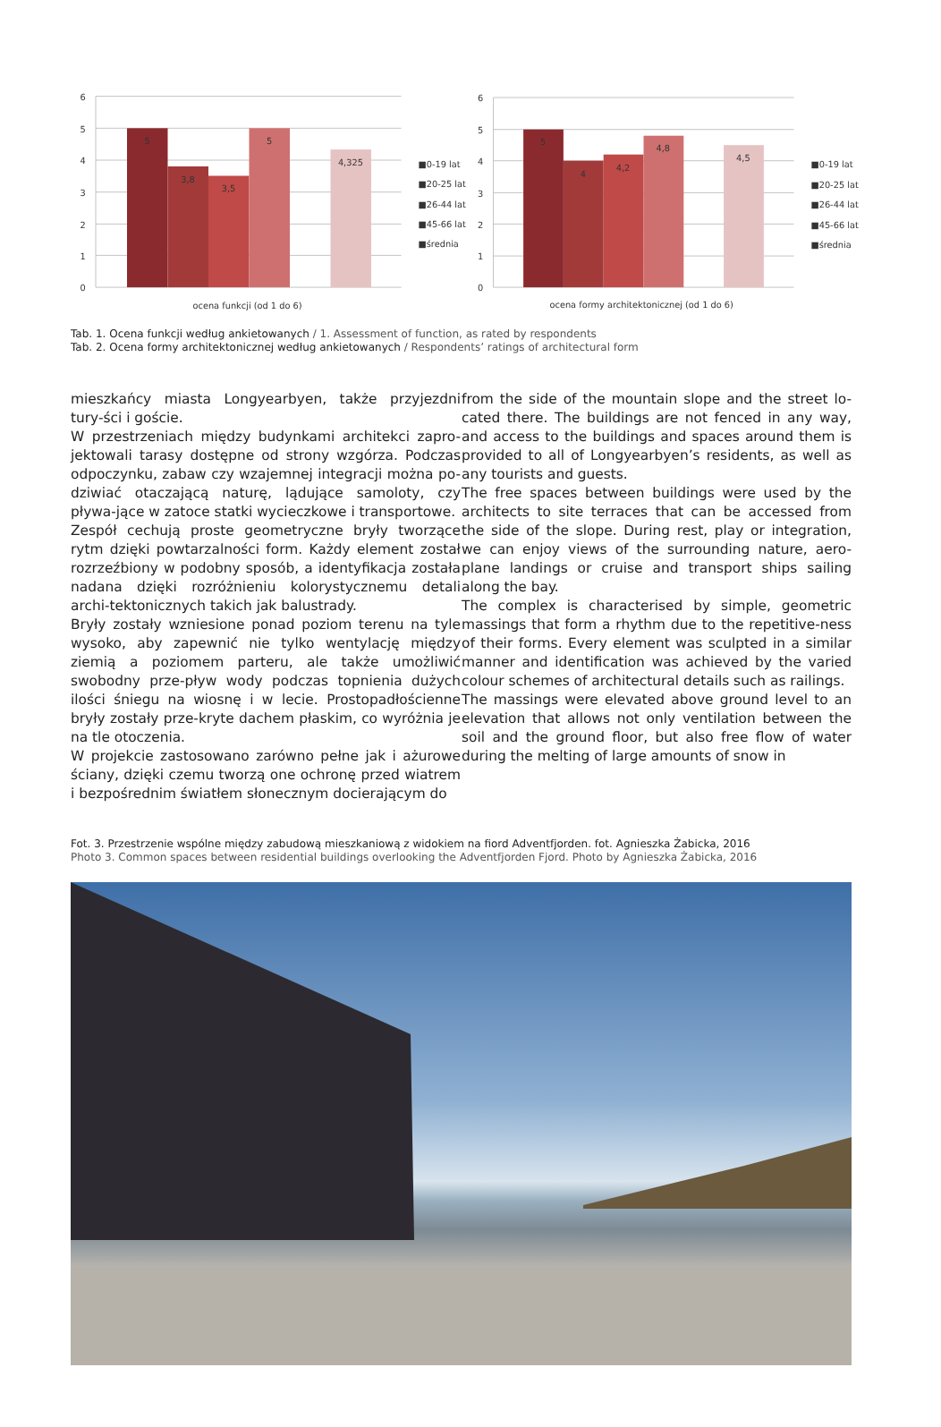6
5
4
3
2
1
0
5
3,8
3,5
5
4,325
ocena funkcji (od 1 do 6)
■0-19 lat
■20-25 lat
■26-44 lat
■45-66 lat
■średnia
6
5
4
3
2
1
0
5
4
4,2
4,8
4,5
ocena formy architektonicznej (od 1 do 6)
■0-19 lat
■20-25 lat
■26-44 lat
■45-66 lat
■średnia
Tab. 1. Ocena funkcji według ankietowanych / 1. Assessment of function, as rated by respondents
Tab. 2. Ocena formy architektonicznej według ankietowanych / Respondents’ ratings of architectural form
mieszkańcy miasta Longyearbyen, także przyjezdni tury-ści i goście.
W przestrzeniach między budynkami architekci zapro-jektowali tarasy dostępne od strony wzgórza. Podczas odpoczynku, zabaw czy wzajemnej integracji można po-dziwiać otaczającą naturę, lądujące samoloty, czy pływa-jące w zatoce statki wycieczkowe i transportowe.
Zespół cechują proste geometryczne bryły tworzące rytm dzięki powtarzalności form. Każdy element został rozrzeźbiony w podobny sposób, a identyfikacja została nadana dzięki rozróżnieniu kolorystycznemu detali archi-tektonicznych takich jak balustrady.
Bryły zostały wzniesione ponad poziom terenu na tyle wysoko, aby zapewnić nie tylko wentylację między ziemią a poziomem parteru, ale także umożliwić swobodny prze-pływ wody podczas topnienia dużych ilości śniegu na wiosnę i w lecie. Prostopadłościenne bryły zostały prze-kryte dachem płaskim, co wyróżnia je na tle otoczenia.
W projekcie zastosowano zarówno pełne jak i ażurowe ściany, dzięki czemu tworzą one ochronę przed wiatrem i bezpośrednim światłem słonecznym docierającym do
from the side of the mountain slope and the street lo-cated there. The buildings are not fenced in any way, and access to the buildings and spaces around them is provided to all of Longyearbyen’s residents, as well as any tourists and guests.
The free spaces between buildings were used by the architects to site terraces that can be accessed from the side of the slope. During rest, play or integration, we can enjoy views of the surrounding nature, aero-plane landings or cruise and transport ships sailing along the bay.
The complex is characterised by simple, geometric massings that form a rhythm due to the repetitive-ness of their forms. Every element was sculpted in a similar manner and identification was achieved by the varied colour schemes of architectural details such as railings.
The massings were elevated above ground level to an elevation that allows not only ventilation between the soil and the ground floor, but also free flow of water during the melting of large amounts of snow in
Fot. 3. Przestrzenie wspólne między zabudową mieszkaniową z widokiem na fiord Adventfjorden. fot. Agnieszka Żabicka, 2016
Photo 3. Common spaces between residential buildings overlooking the Adventfjorden Fjord. Photo by Agnieszka Żabicka, 2016